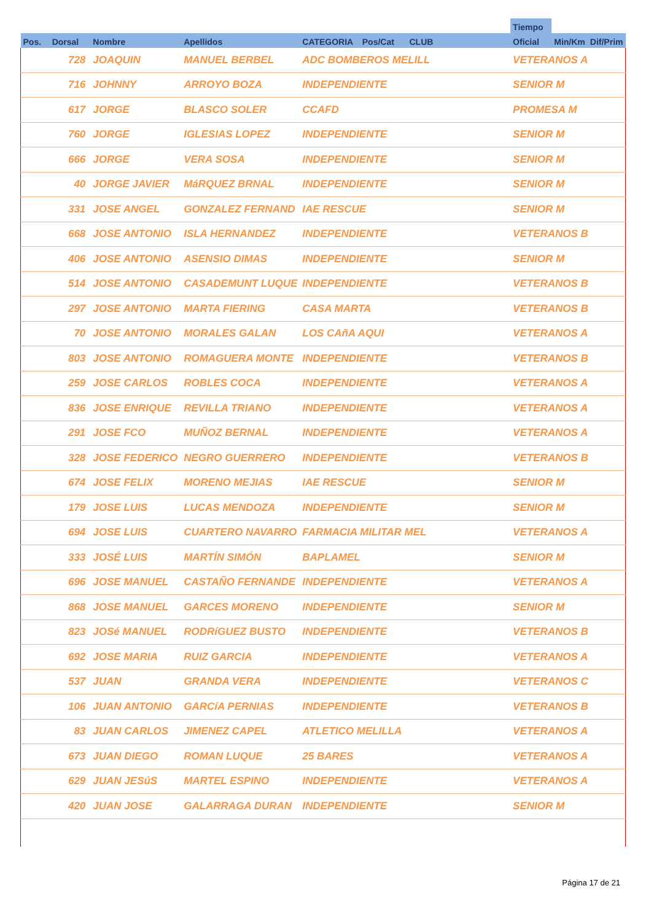| | | | | | | | Tiempo | | |
| --- | --- | --- | --- | --- | --- | --- | --- | --- | --- |
| Pos. | Dorsal | Nombre | Apellidos | CATEGORIA | Pos/Cat | CLUB | Oficial | Min/Km | Dif/Prim |
| | 728 | JOAQUIN | MANUEL BERBEL | ADC BOMBEROS MELILL | | | VETERANOS A | | |
| | 716 | JOHNNY | ARROYO BOZA | INDEPENDIENTE | | | SENIOR M | | |
| | 617 | JORGE | BLASCO SOLER | CCAFD | | | PROMESA M | | |
| | 760 | JORGE | IGLESIAS LOPEZ | INDEPENDIENTE | | | SENIOR M | | |
| | 666 | JORGE | VERA SOSA | INDEPENDIENTE | | | SENIOR M | | |
| | 40 | JORGE JAVIER | MáRQUEZ BRNAL | INDEPENDIENTE | | | SENIOR M | | |
| | 331 | JOSE ANGEL | GONZALEZ FERNAND | IAE RESCUE | | | SENIOR M | | |
| | 668 | JOSE ANTONIO | ISLA HERNANDEZ | INDEPENDIENTE | | | VETERANOS B | | |
| | 406 | JOSE ANTONIO | ASENSIO DIMAS | INDEPENDIENTE | | | SENIOR M | | |
| | 514 | JOSE ANTONIO | CASADEMUNT LUQUE | INDEPENDIENTE | | | VETERANOS B | | |
| | 297 | JOSE ANTONIO | MARTA FIERING | CASA MARTA | | | VETERANOS B | | |
| | 70 | JOSE ANTONIO | MORALES GALAN | LOS CAñA AQUI | | | VETERANOS A | | |
| | 803 | JOSE ANTONIO | ROMAGUERA MONTE | INDEPENDIENTE | | | VETERANOS B | | |
| | 259 | JOSE CARLOS | ROBLES COCA | INDEPENDIENTE | | | VETERANOS A | | |
| | 836 | JOSE ENRIQUE | REVILLA TRIANO | INDEPENDIENTE | | | VETERANOS A | | |
| | 291 | JOSE FCO | MUÑOZ BERNAL | INDEPENDIENTE | | | VETERANOS A | | |
| | 328 | JOSE FEDERICO | NEGRO GUERRERO | INDEPENDIENTE | | | VETERANOS B | | |
| | 674 | JOSE FELIX | MORENO MEJIAS | IAE RESCUE | | | SENIOR M | | |
| | 179 | JOSE LUIS | LUCAS MENDOZA | INDEPENDIENTE | | | SENIOR M | | |
| | 694 | JOSE LUIS | CUARTERO NAVARRO | FARMACIA MILITAR MEL | | | VETERANOS A | | |
| | 333 | JOSÉ LUIS | MARTÍN SIMÓN | BAPLAMEL | | | SENIOR M | | |
| | 696 | JOSE MANUEL | CASTAÑO FERNANDE | INDEPENDIENTE | | | VETERANOS A | | |
| | 868 | JOSE MANUEL | GARCES MORENO | INDEPENDIENTE | | | SENIOR M | | |
| | 823 | JOSé MANUEL | RODRíGUEZ BUSTO | INDEPENDIENTE | | | VETERANOS B | | |
| | 692 | JOSE MARIA | RUIZ GARCIA | INDEPENDIENTE | | | VETERANOS A | | |
| | 537 | JUAN | GRANDA VERA | INDEPENDIENTE | | | VETERANOS C | | |
| | 106 | JUAN ANTONIO | GARCíA PERNIAS | INDEPENDIENTE | | | VETERANOS B | | |
| | 83 | JUAN CARLOS | JIMENEZ CAPEL | ATLETICO MELILLA | | | VETERANOS A | | |
| | 673 | JUAN DIEGO | ROMAN LUQUE | 25 BARES | | | VETERANOS A | | |
| | 629 | JUAN JESúS | MARTEL ESPINO | INDEPENDIENTE | | | VETERANOS A | | |
| | 420 | JUAN JOSE | GALARRAGA DURAN | INDEPENDIENTE | | | SENIOR M | | |
Página 17 de 21